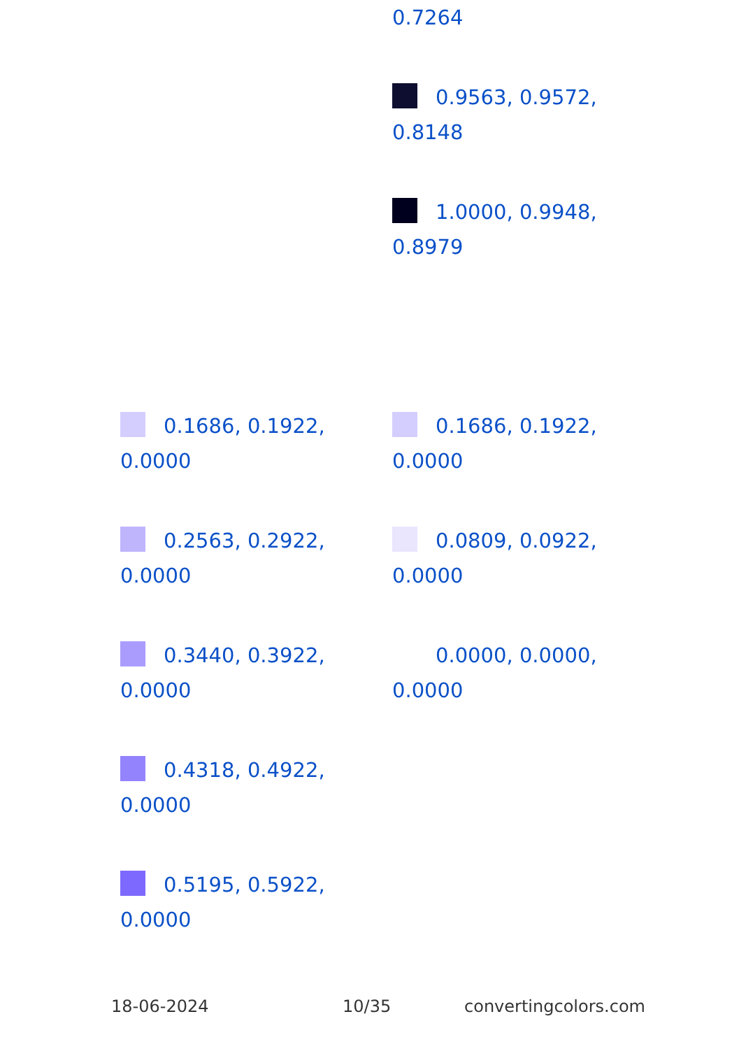0.7264
0.9563, 0.9572, 0.8148
1.0000, 0.9948, 0.8979
0.1686, 0.1922, 0.0000
0.1686, 0.1922, 0.0000
0.2563, 0.2922, 0.0000
0.0809, 0.0922, 0.0000
0.3440, 0.3922, 0.0000
0.0000, 0.0000, 0.0000
0.4318, 0.4922, 0.0000
0.5195, 0.5922, 0.0000
18-06-2024 10/35 convertingcolors.com